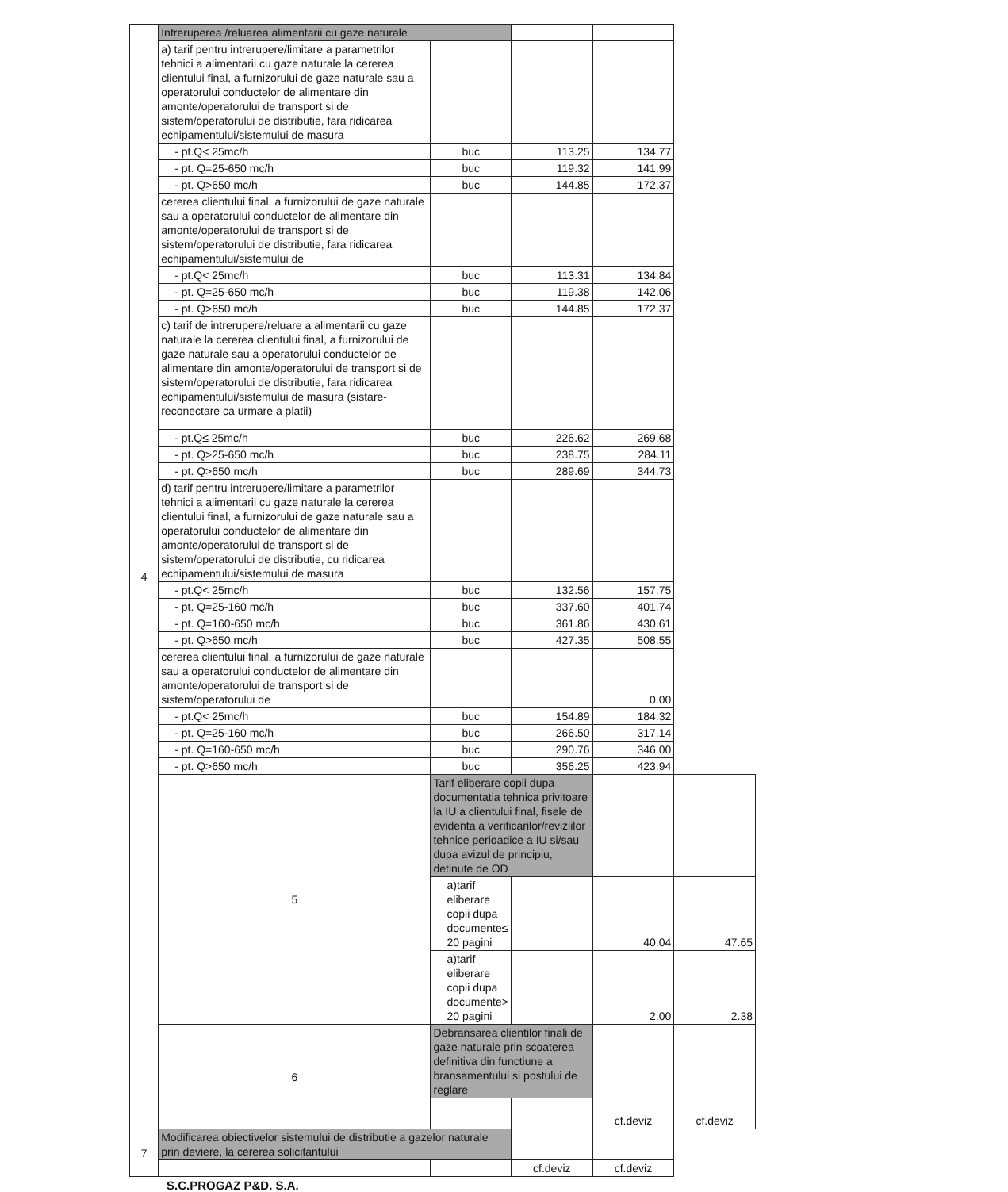| 4 | Intreruperea /reluarea alimentarii cu gaze naturale | | | | |
| | a) tarif pentru intrerupere/limitare a parametrilor tehnici a alimentarii cu gaze naturale la cererea clientului final, a furnizorului de gaze naturale sau a operatorului conductelor de alimentare din amonte/operatorului de transport si de sistem/operatorului de distributie, fara ridicarea echipamentului/sistemului de masura | | | | |
| | - pt.Q< 25mc/h | buc | 113.25 | 134.77 | |
| | - pt. Q=25-650 mc/h | buc | 119.32 | 141.99 | |
| | - pt. Q>650 mc/h | buc | 144.85 | 172.37 | |
| | cererea clientului final, a furnizorului de gaze naturale sau a operatorului conductelor de alimentare din amonte/operatorului de transport si de sistem/operatorului de distributie, fara ridicarea echipamentului/sistemului de | | | | |
| | - pt.Q< 25mc/h | buc | 113.31 | 134.84 | |
| | - pt. Q=25-650 mc/h | buc | 119.38 | 142.06 | |
| | - pt. Q>650 mc/h | buc | 144.85 | 172.37 | |
| | c) tarif de intrerupere/reluare a alimentarii cu gaze naturale la cererea clientului final, a furnizorului de gaze naturale sau a operatorului conductelor de alimentare din amonte/operatorului de transport si de sistem/operatorului de distributie, fara ridicarea echipamentului/sistemului de masura (sistare-reconectare ca urmare a platii) | | | | |
| | - pt.Q≤ 25mc/h | buc | 226.62 | 269.68 | |
| | - pt. Q>25-650 mc/h | buc | 238.75 | 284.11 | |
| | - pt. Q>650 mc/h | buc | 289.69 | 344.73 | |
| | d) tarif pentru intrerupere/limitare a parametrilor tehnici a alimentarii cu gaze naturale la cererea clientului final, a furnizorului de gaze naturale sau a operatorului conductelor de alimentare din amonte/operatorului de transport si de sistem/operatorului de distributie, cu ridicarea echipamentului/sistemului de masura | | | | |
| | - pt.Q< 25mc/h | buc | 132.56 | 157.75 | |
| | - pt. Q=25-160 mc/h | buc | 337.60 | 401.74 | |
| | - pt. Q=160-650 mc/h | buc | 361.86 | 430.61 | |
| | - pt. Q>650 mc/h | buc | 427.35 | 508.55 | |
| | cererea clientului final, a furnizorului de gaze naturale sau a operatorului conductelor de alimentare din amonte/operatorului de transport si de sistem/operatorului de | | | 0.00 | |
| | - pt.Q< 25mc/h | buc | 154.89 | 184.32 | |
| | - pt. Q=25-160 mc/h | buc | 266.50 | 317.14 | |
| | - pt. Q=160-650 mc/h | buc | 290.76 | 346.00 | |
| | - pt. Q>650 mc/h | buc | 356.25 | 423.94 | |
| | 5 | Tarif eliberare copii dupa documentatia tehnica privitoare la IU a clientului final, fisele de evidenta a verificarilor/reviziilor tehnice perioadice a IU si/sau dupa avizul de principiu, detinute de OD | | | |
| | | a)tarif eliberare copii dupa documente≤ 20 pagini | | 40.04 | 47.65 |
| | | a)tarif eliberare copii dupa documente> 20 pagini | | 2.00 | 2.38 |
| | 6 | Debransarea clientilor finali de gaze naturale prin scoaterea definitiva din functiune a bransamentului si postului de reglare | | | |
| | | | | cf.deviz | cf.deviz |
| 7 | Modificarea obiectivelor sistemului de distributie a gazelor naturale prin deviere, la cererea solicitantului | | | | |
| | | | cf.deviz | cf.deviz | |
S.C.PROGAZ P&D. S.A.